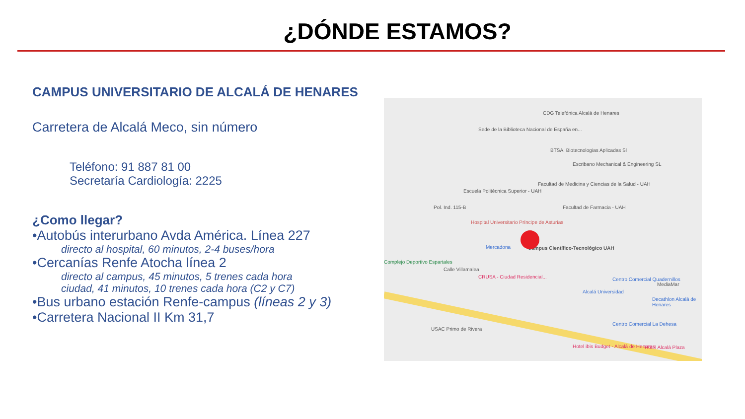¿DÓNDE ESTAMOS?
CAMPUS UNIVERSITARIO DE ALCALÁ DE HENARES
Carretera de Alcalá Meco, sin número
Teléfono: 91 887 81 00
Secretaría Cardiología: 2225
¿Como llegar?
•Autobús interurbano Avda América. Línea 227
directo al hospital, 60 minutos, 2-4 buses/hora
•Cercanías Renfe Atocha línea 2
directo al campus, 45 minutos, 5 trenes cada hora
ciudad, 41 minutos, 10 trenes cada hora (C2 y C7)
•Bus urbano estación Renfe-campus (líneas 2 y 3)
•Carretera Nacional II Km 31,7
CDG Telefónica Alcalá de Henares
Sede de la Biblioteca Nacional de España en...
BTSA. Biotecnologias Aplicadas Sl
Escribano Mechanical & Engineering SL
Facultad de Medicina y Ciencias de la Salud - UAH
Escuela Politécnica Superior - UAH
Pol. Ind. 115-B Facultad de Farmacia - UAH
Hospital Universitario Príncipe de Asturias
Mercadona Campus Científico-Tecnológico UAH
Complejo Deportivo Espartales
Calle Villamalea
CRUSA - Ciudad Residencial... Centro Comercial Quadernillos
Alcalá Universidad
MediaMar
Decathlon Alcalá de Henares
USAC Primo de Rivera
Centro Comercial La Dehesa
Hotel ibis Budget - Alcalá de Henares Hotel Alcalá Plaza